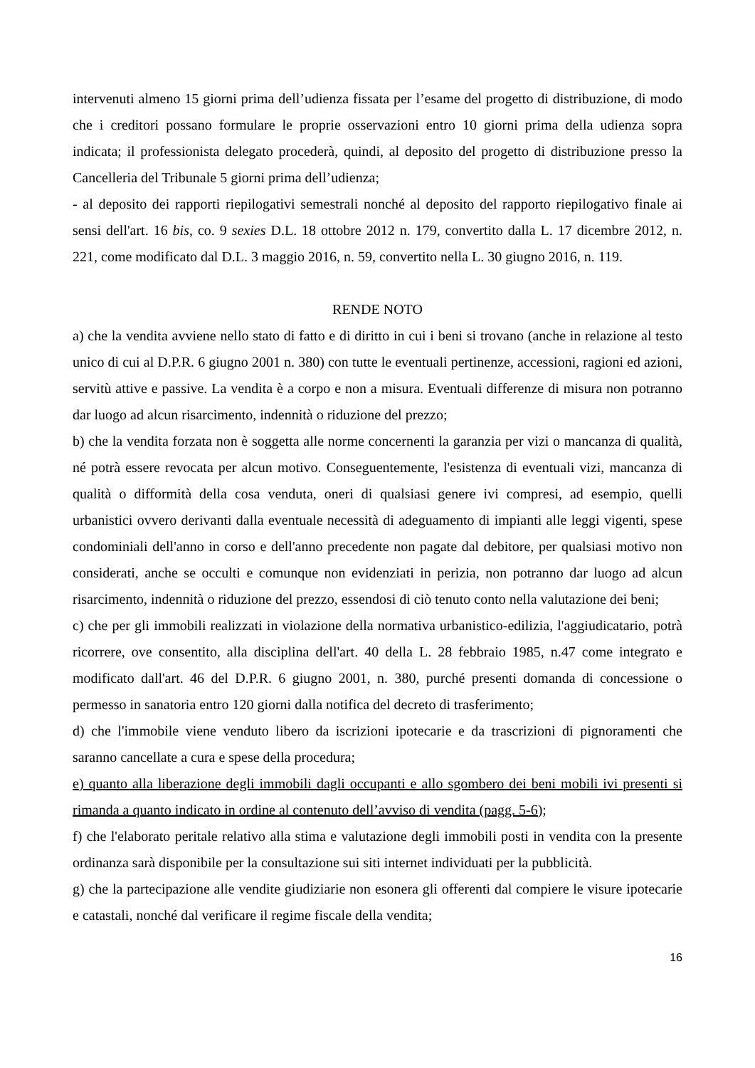intervenuti almeno 15 giorni prima dell’udienza fissata per l’esame del progetto di distribuzione, di modo che i creditori possano formulare le proprie osservazioni entro 10 giorni prima della udienza sopra indicata; il professionista delegato procederà, quindi, al deposito del progetto di distribuzione presso la Cancelleria del Tribunale 5 giorni prima dell’udienza;
- al deposito dei rapporti riepilogativi semestrali nonché al deposito del rapporto riepilogativo finale ai sensi dell'art. 16 bis, co. 9 sexies D.L. 18 ottobre 2012 n. 179, convertito dalla L. 17 dicembre 2012, n. 221, come modificato dal D.L. 3 maggio 2016, n. 59, convertito nella L. 30 giugno 2016, n. 119.
RENDE NOTO
a) che la vendita avviene nello stato di fatto e di diritto in cui i beni si trovano (anche in relazione al testo unico di cui al D.P.R. 6 giugno 2001 n. 380) con tutte le eventuali pertinenze, accessioni, ragioni ed azioni, servitù attive e passive. La vendita è a corpo e non a misura. Eventuali differenze di misura non potranno dar luogo ad alcun risarcimento, indennità o riduzione del prezzo;
b) che la vendita forzata non è soggetta alle norme concernenti la garanzia per vizi o mancanza di qualità, né potrà essere revocata per alcun motivo. Conseguentemente, l'esistenza di eventuali vizi, mancanza di qualità o difformità della cosa venduta, oneri di qualsiasi genere ivi compresi, ad esempio, quelli urbanistici ovvero derivanti dalla eventuale necessità di adeguamento di impianti alle leggi vigenti, spese condominiali dell'anno in corso e dell'anno precedente non pagate dal debitore, per qualsiasi motivo non considerati, anche se occulti e comunque non evidenziati in perizia, non potranno dar luogo ad alcun risarcimento, indennità o riduzione del prezzo, essendosi di ciò tenuto conto nella valutazione dei beni;
c) che per gli immobili realizzati in violazione della normativa urbanistico-edilizia, l'aggiudicatario, potrà ricorrere, ove consentito, alla disciplina dell'art. 40 della L. 28 febbraio 1985, n.47 come integrato e modificato dall'art. 46 del D.P.R. 6 giugno 2001, n. 380, purché presenti domanda di concessione o permesso in sanatoria entro 120 giorni dalla notifica del decreto di trasferimento;
d) che l'immobile viene venduto libero da iscrizioni ipotecarie e da trascrizioni di pignoramenti che saranno cancellate a cura e spese della procedura;
e) quanto alla liberazione degli immobili dagli occupanti e allo sgombero dei beni mobili ivi presenti si rimanda a quanto indicato in ordine al contenuto dell’avviso di vendita (pagg. 5-6);
f) che l'elaborato peritale relativo alla stima e valutazione degli immobili posti in vendita con la presente ordinanza sarà disponibile per la consultazione sui siti internet individuati per la pubblicità.
g) che la partecipazione alle vendite giudiziarie non esonera gli offerenti dal compiere le visure ipotecarie e catastali, nonché dal verificare il regime fiscale della vendita;
16